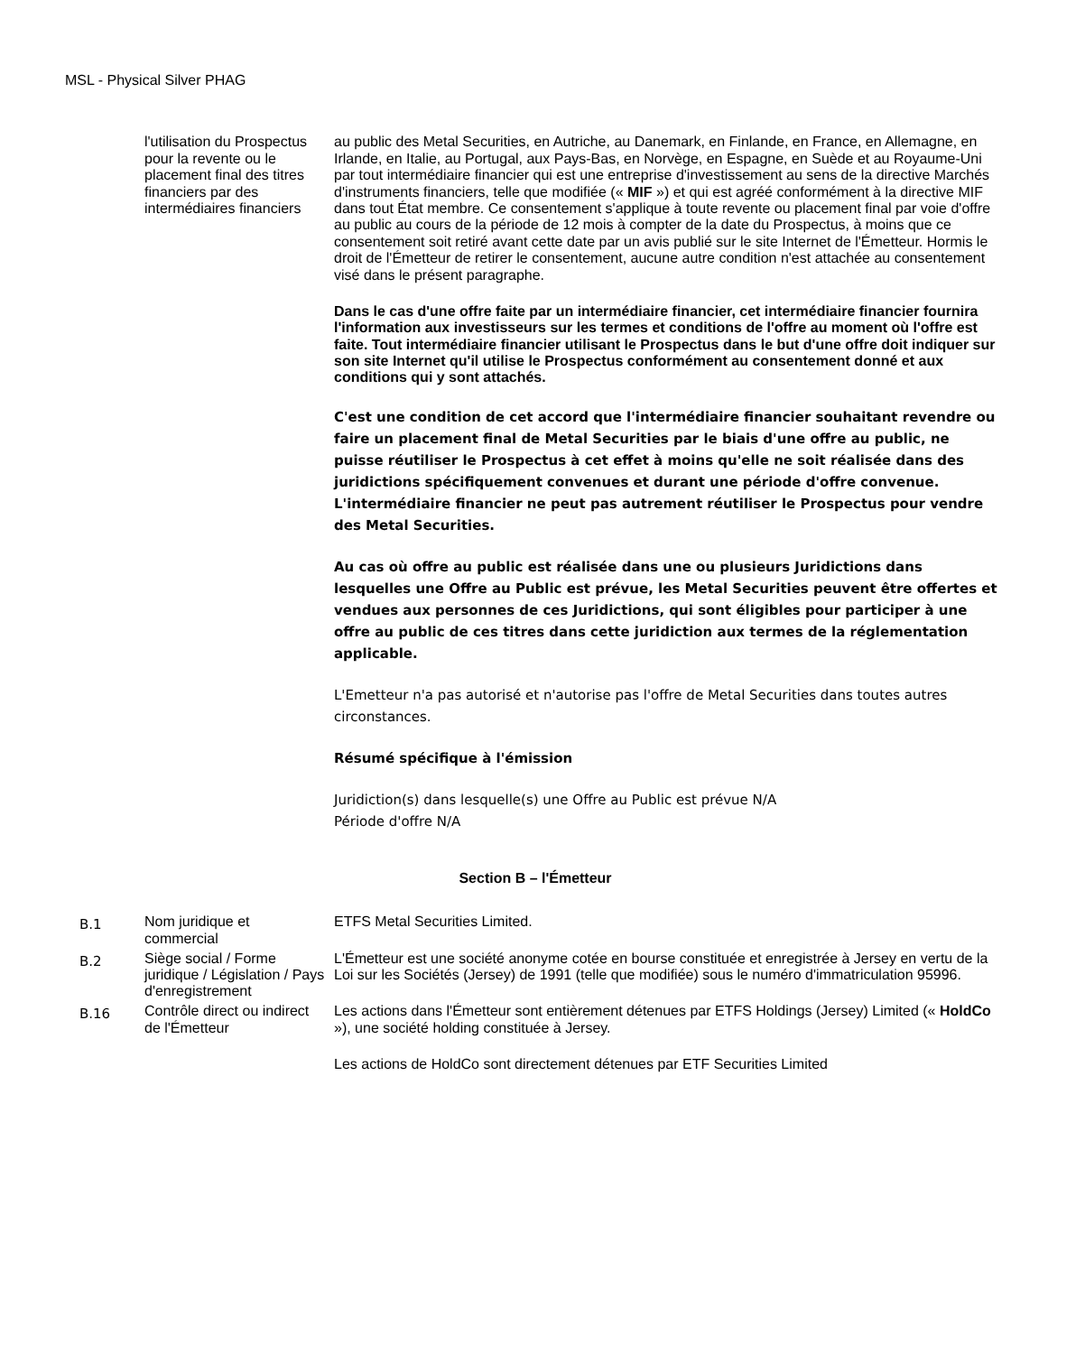MSL - Physical Silver PHAG
| | l'utilisation du Prospectus pour la revente ou le placement final des titres financiers par des intermédiaires financiers | au public des Metal Securities, en Autriche, au Danemark, en Finlande, en France, en Allemagne, en Irlande, en Italie, au Portugal, aux Pays-Bas, en Norvège, en Espagne, en Suède et au Royaume-Uni par tout intermédiaire financier qui est une entreprise d'investissement au sens de la directive Marchés d'instruments financiers, telle que modifiée (« MIF ») et qui est agréé conformément à la directive MIF dans tout État membre. Ce consentement s'applique à toute revente ou placement final par voie d'offre au public au cours de la période de 12 mois à compter de la date du Prospectus, à moins que ce consentement soit retiré avant cette date par un avis publié sur le site Internet de l'Émetteur. Hormis le droit de l'Émetteur de retirer le consentement, aucune autre condition n'est attachée au consentement visé dans le présent paragraphe. Dans le cas d'une offre faite par un intermédiaire financier, cet intermédiaire financier fournira l'information aux investisseurs sur les termes et conditions de l'offre au moment où l'offre est faite. Tout intermédiaire financier utilisant le Prospectus dans le but d'une offre doit indiquer sur son site Internet qu'il utilise le Prospectus conformément au consentement donné et aux conditions qui y sont attachés. C'est une condition de cet accord que l'intermédiaire financier souhaitant revendre ou faire un placement final de Metal Securities par le biais d'une offre au public, ne puisse réutiliser le Prospectus à cet effet à moins qu'elle ne soit réalisée dans des juridictions spécifiquement convenues et durant une période d'offre convenue. L'intermédiaire financier ne peut pas autrement réutiliser le Prospectus pour vendre des Metal Securities. Au cas où offre au public est réalisée dans une ou plusieurs Juridictions dans lesquelles une Offre au Public est prévue, les Metal Securities peuvent être offertes et vendues aux personnes de ces Juridictions, qui sont éligibles pour participer à une offre au public de ces titres dans cette juridiction aux termes de la réglementation applicable. L'Emetteur n'a pas autorisé et n'autorise pas l'offre de Metal Securities dans toutes autres circonstances. Résumé spécifique à l'émission Juridiction(s) dans lesquelle(s) une Offre au Public est prévue N/A Période d'offre N/A |
| Section B – l'Émetteur | | |
| B.1 | Nom juridique et commercial | ETFS Metal Securities Limited. |
| B.2 | Siège social / Forme juridique / Législation / Pays d'enregistrement | L'Émetteur est une société anonyme cotée en bourse constituée et enregistrée à Jersey en vertu de la Loi sur les Sociétés (Jersey) de 1991 (telle que modifiée) sous le numéro d'immatriculation 95996. |
| B.16 | Contrôle direct ou indirect de l'Émetteur | Les actions dans l'Émetteur sont entièrement détenues par ETFS Holdings (Jersey) Limited (« HoldCo »), une société holding constituée à Jersey. Les actions de HoldCo sont directement détenues par ETF Securities Limited |